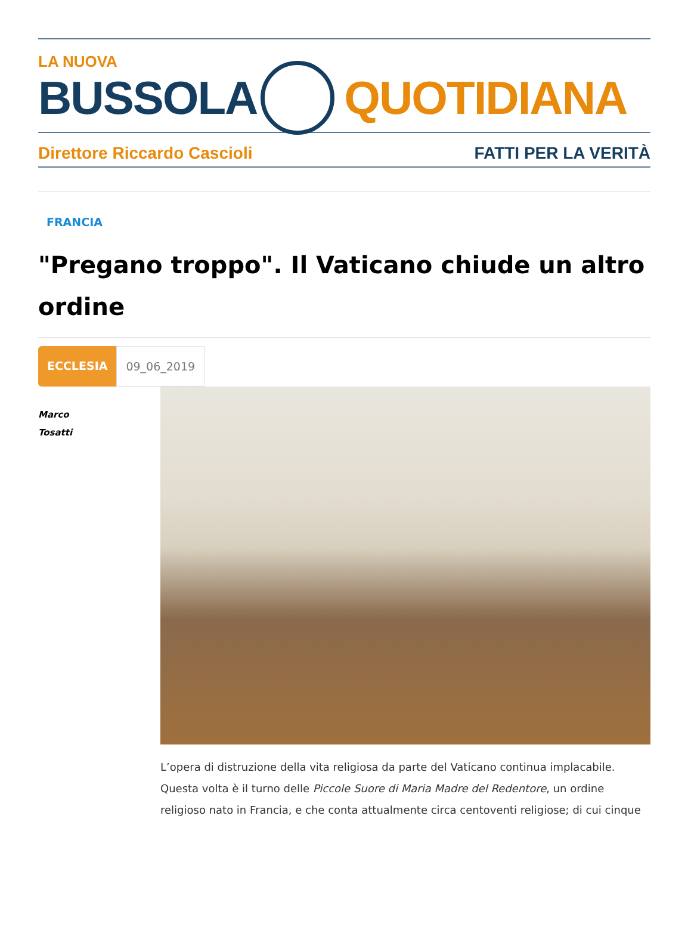LA NUOVA
BUSSOLA QUOTIDIANA
Direttore Riccardo Cascioli FATTI PER LA VERITÀ
FRANCIA
"Pregano troppo". Il Vaticano chiude un altro ordine
ECCLESIA 09_06_2019
Marco
Tosatti
L’opera di distruzione della vita religiosa da parte del Vaticano continua implacabile. Questa volta è il turno delle Piccole Suore di Maria Madre del Redentore, un ordine religioso nato in Francia, e che conta attualmente circa centoventi religiose; di cui cinque